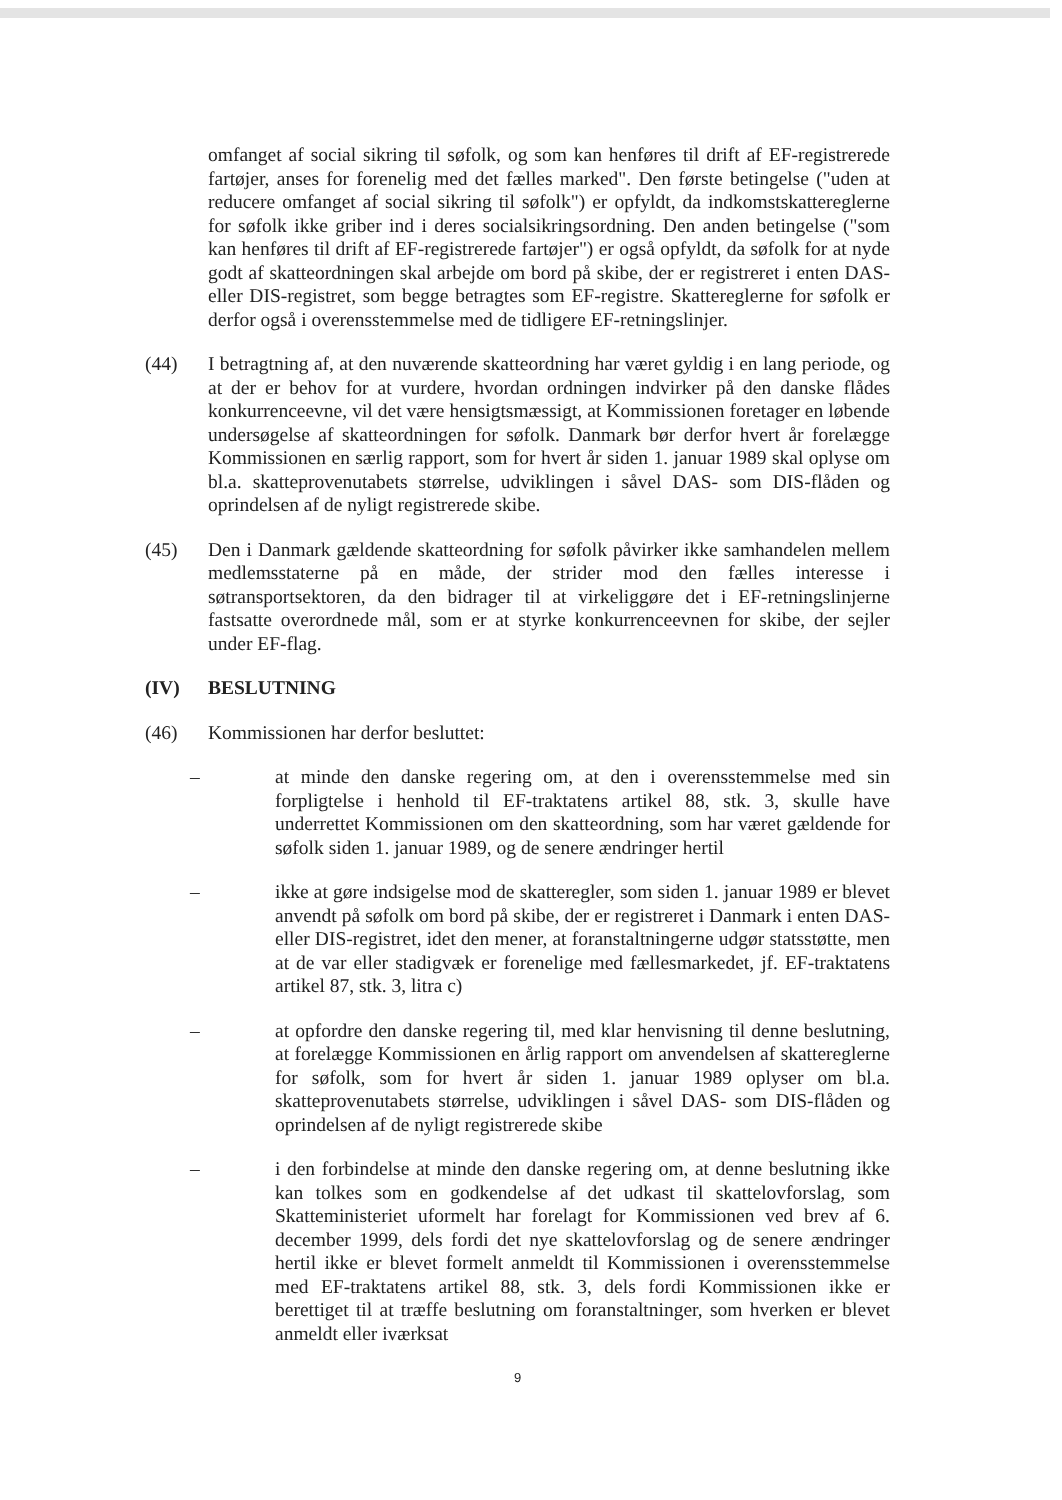omfanget af social sikring til søfolk, og som kan henføres til drift af EF-registrerede fartøjer, anses for forenelig med det fælles marked". Den første betingelse ("uden at reducere omfanget af social sikring til søfolk") er opfyldt, da indkomstskattereglerne for søfolk ikke griber ind i deres socialsikringsordning. Den anden betingelse ("som kan henføres til drift af EF-registrerede fartøjer") er også opfyldt, da søfolk for at nyde godt af skatteordningen skal arbejde om bord på skibe, der er registreret i enten DAS- eller DIS-registret, som begge betragtes som EF-registre. Skattereglerne for søfolk er derfor også i overensstemmelse med de tidligere EF-retningslinjer.
(44) I betragtning af, at den nuværende skatteordning har været gyldig i en lang periode, og at der er behov for at vurdere, hvordan ordningen indvirker på den danske flådes konkurrenceevne, vil det være hensigtsmæssigt, at Kommissionen foretager en løbende undersøgelse af skatteordningen for søfolk. Danmark bør derfor hvert år forelægge Kommissionen en særlig rapport, som for hvert år siden 1. januar 1989 skal oplyse om bl.a. skatteprovenutabets størrelse, udviklingen i såvel DAS- som DIS-flåden og oprindelsen af de nyligt registrerede skibe.
(45) Den i Danmark gældende skatteordning for søfolk påvirker ikke samhandelen mellem medlemsstaterne på en måde, der strider mod den fælles interesse i søtransportsektoren, da den bidrager til at virkeliggøre det i EF-retningslinjerne fastsatte overordnede mål, som er at styrke konkurrenceevnen for skibe, der sejler under EF-flag.
(IV) BESLUTNING
(46) Kommissionen har derfor besluttet:
– at minde den danske regering om, at den i overensstemmelse med sin forpligtelse i henhold til EF-traktatens artikel 88, stk. 3, skulle have underrettet Kommissionen om den skatteordning, som har været gældende for søfolk siden 1. januar 1989, og de senere ændringer hertil
– ikke at gøre indsigelse mod de skatteregler, som siden 1. januar 1989 er blevet anvendt på søfolk om bord på skibe, der er registreret i Danmark i enten DAS- eller DIS-registret, idet den mener, at foranstaltningerne udgør statsstøtte, men at de var eller stadigvæk er forenelige med fællesmarkedet, jf. EF-traktatens artikel 87, stk. 3, litra c)
– at opfordre den danske regering til, med klar henvisning til denne beslutning, at forelægge Kommissionen en årlig rapport om anvendelsen af skattereglerne for søfolk, som for hvert år siden 1. januar 1989 oplyser om bl.a. skatteprovenutabets størrelse, udviklingen i såvel DAS- som DIS-flåden og oprindelsen af de nyligt registrerede skibe
– i den forbindelse at minde den danske regering om, at denne beslutning ikke kan tolkes som en godkendelse af det udkast til skattelovforslag, som Skatteministeriet uformelt har forelagt for Kommissionen ved brev af 6. december 1999, dels fordi det nye skattelovforslag og de senere ændringer hertil ikke er blevet formelt anmeldt til Kommissionen i overensstemmelse med EF-traktatens artikel 88, stk. 3, dels fordi Kommissionen ikke er berettiget til at træffe beslutning om foranstaltninger, som hverken er blevet anmeldt eller iværksat
9